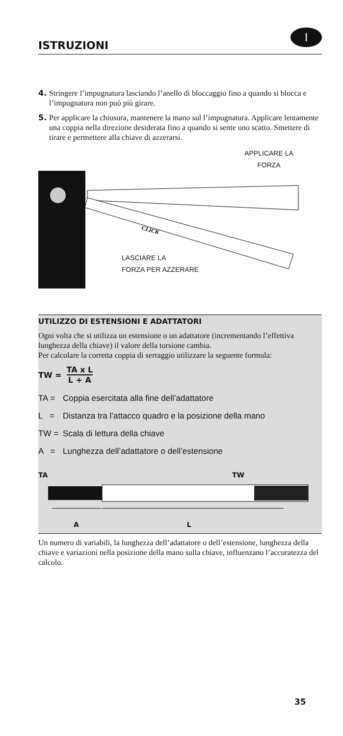ISTRUZIONI
I
4. Stringere l’impugnatura lasciando l’anello di bloccaggio fino a quando si blocca e l’impugnatura non può più girare.
5. Per applicare la chiusura, mantenere la mano sul l’impugnatura. Applicare lentamente una coppia nella direzione desiderata fino a quando si sente uno scatto. Smettere di tirare e permettere alla chiave di azzerarsi.
APPLICARE LA
FORZA
CLICK
LASCIARE LA
FORZA PER AZZERARE
UTILIZZO DI ESTENSIONI E ADATTATORI
Ogni volta che si utilizza un estensione o un adattatore (incrementando l’effettiva lunghezza della chiave) il valore della torsione cambia.
Per calcolare la corretta coppia di serraggio utilizzare la seguente formula:
TW =
TA x L
L + A
TA = Coppia esercitata alla fine dell’adattatore
L = Distanza tra l’attacco quadro e la posizione della mano
TW = Scala di lettura della chiave
A = Lunghezza dell’adattatore o dell’estensione
TA TW
A L
Un numero di variabili, la lunghezza dell’adattatore o dell’estensione, lunghezza della chiave e variazioni nella posizione della mano sulla chiave, influenzano l’accuratezza del calcolo.
35